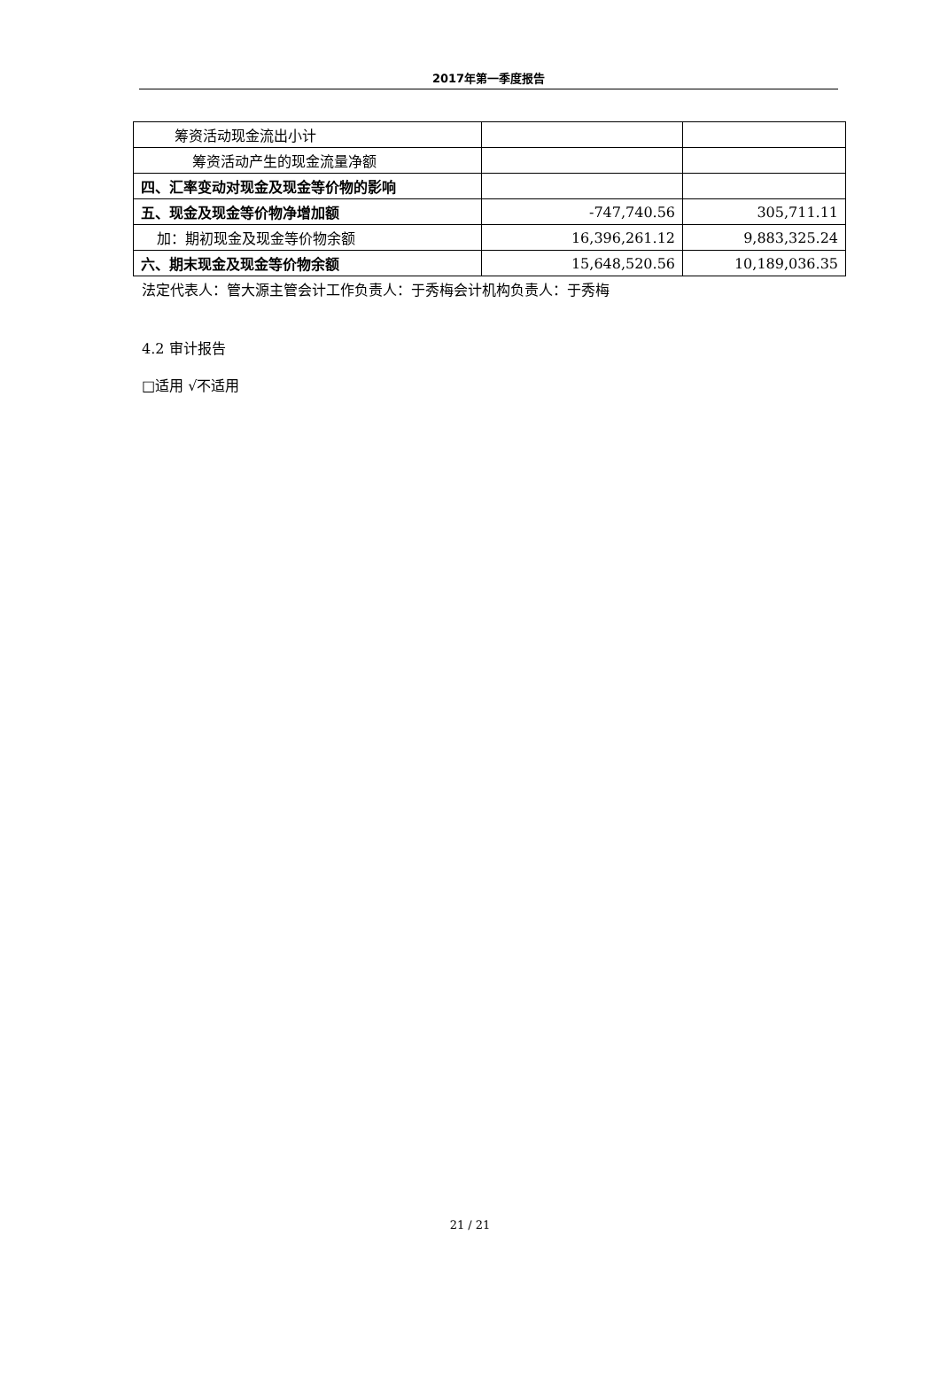2017年第一季度报告
| 筹资活动现金流出小计 | | |
| 筹资活动产生的现金流量净额 | | |
| 四、汇率变动对现金及现金等价物的影响 | | |
| 五、现金及现金等价物净增加额 | -747,740.56 | 305,711.11 |
| 加：期初现金及现金等价物余额 | 16,396,261.12 | 9,883,325.24 |
| 六、期末现金及现金等价物余额 | 15,648,520.56 | 10,189,036.35 |
法定代表人：管大源主管会计工作负责人：于秀梅会计机构负责人：于秀梅
4.2 审计报告
□适用 √不适用
21 / 21